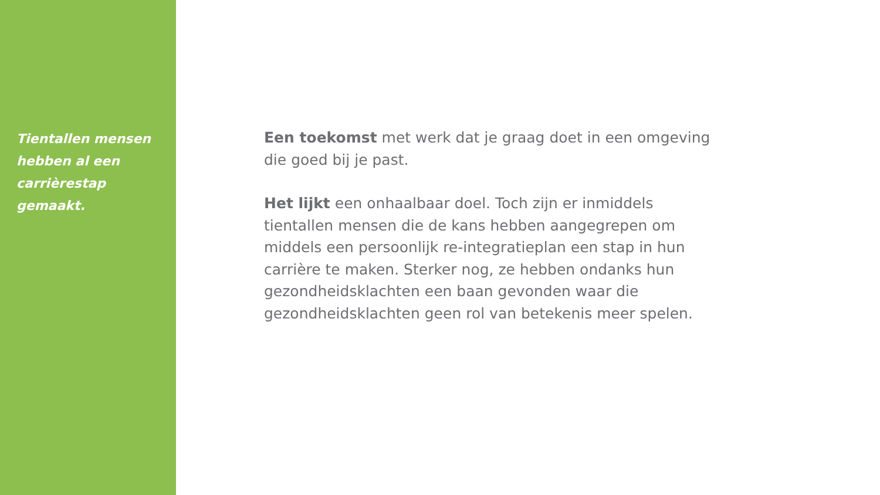Tientallen mensen
hebben al een
carrièrestap gemaakt.
Een toekomst met werk dat je graag doet in een omgeving die goed bij je past.
Het lijkt een onhaalbaar doel. Toch zijn er inmiddels tientallen mensen die de kans hebben aangegrepen om middels een persoonlijk re-integratieplan een stap in hun carrière te maken. Sterker nog, ze hebben ondanks hun gezondheidsklachten een baan gevonden waar die gezondheidsklachten geen rol van betekenis meer spelen.